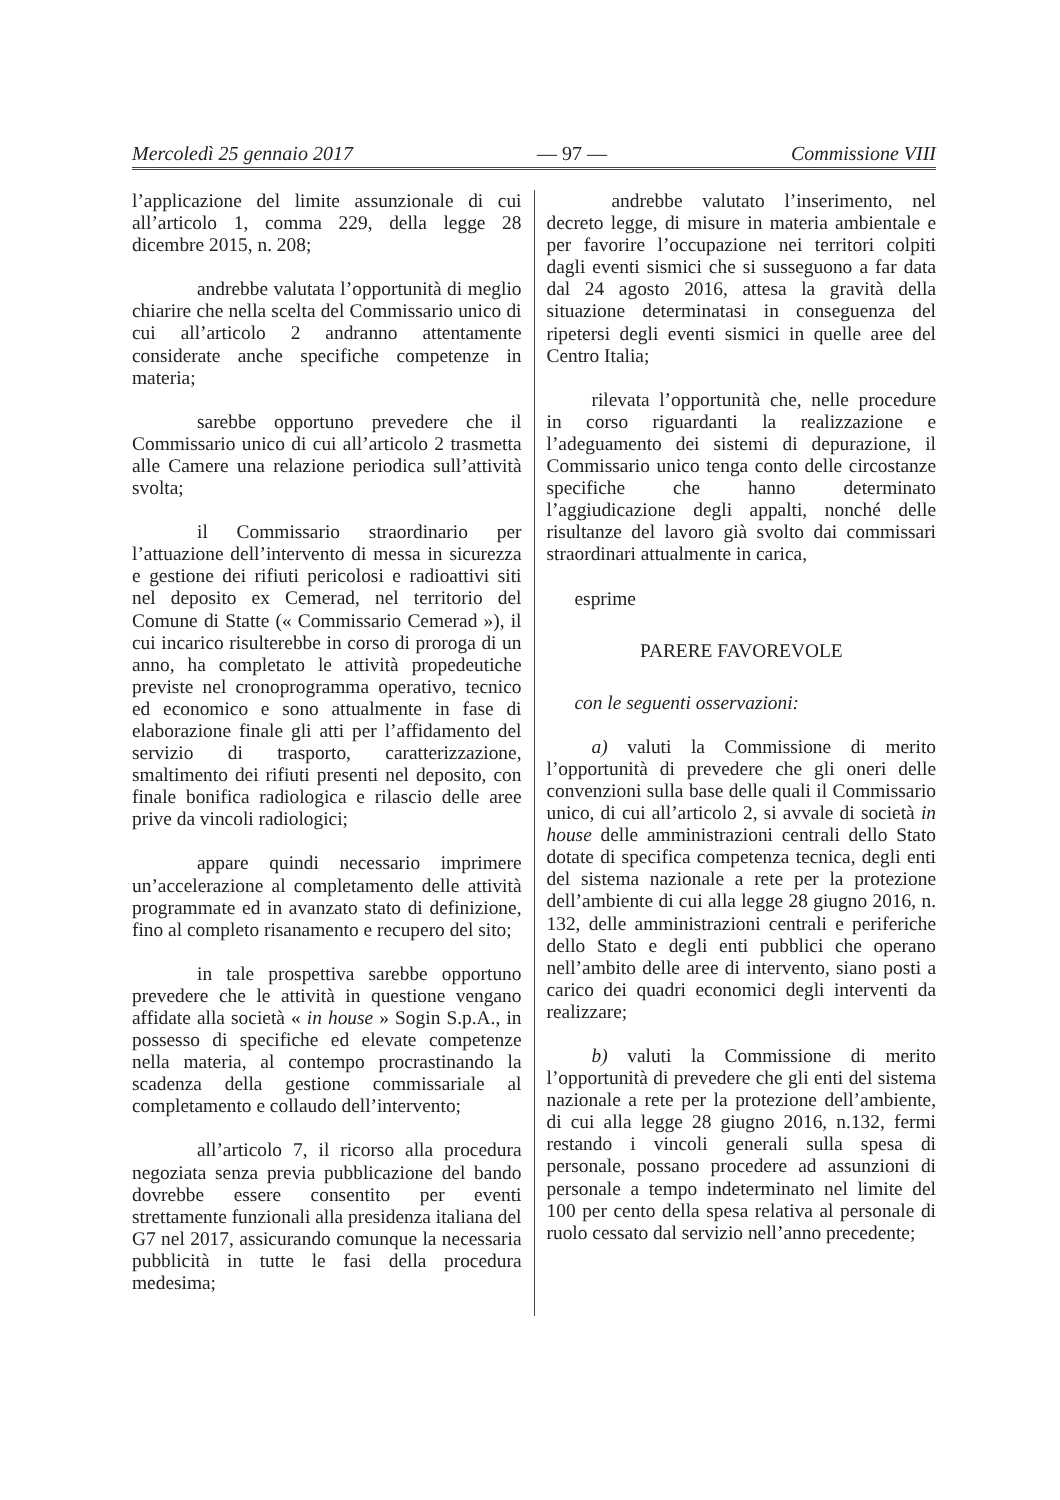Mercoledì 25 gennaio 2017 — 97 — Commissione VIII
l’applicazione del limite assunzionale di cui all’articolo 1, comma 229, della legge 28 dicembre 2015, n. 208;
andrebbe valutata l’opportunità di meglio chiarire che nella scelta del Commissario unico di cui all’articolo 2 andranno attentamente considerate anche specifiche competenze in materia;
sarebbe opportuno prevedere che il Commissario unico di cui all’articolo 2 trasmetta alle Camere una relazione periodica sull’attività svolta;
il Commissario straordinario per l’attuazione dell’intervento di messa in sicurezza e gestione dei rifiuti pericolosi e radioattivi siti nel deposito ex Cemerad, nel territorio del Comune di Statte (« Commissario Cemerad »), il cui incarico risulterebbe in corso di proroga di un anno, ha completato le attività propedeutiche previste nel cronoprogramma operativo, tecnico ed economico e sono attualmente in fase di elaborazione finale gli atti per l’affidamento del servizio di trasporto, caratterizzazione, smaltimento dei rifiuti presenti nel deposito, con finale bonifica radiologica e rilascio delle aree prive da vincoli radiologici;
appare quindi necessario imprimere un’accelerazione al completamento delle attività programmate ed in avanzato stato di definizione, fino al completo risanamento e recupero del sito;
in tale prospettiva sarebbe opportuno prevedere che le attività in questione vengano affidate alla società « in house » Sogin S.p.A., in possesso di specifiche ed elevate competenze nella materia, al contempo procrastinando la scadenza della gestione commissariale al completamento e collaudo dell’intervento;
all’articolo 7, il ricorso alla procedura negoziata senza previa pubblicazione del bando dovrebbe essere consentito per eventi strettamente funzionali alla presidenza italiana del G7 nel 2017, assicurando comunque la necessaria pubblicità in tutte le fasi della procedura medesima;
andrebbe valutato l’inserimento, nel decreto legge, di misure in materia ambientale e per favorire l’occupazione nei territori colpiti dagli eventi sismici che si susseguono a far data dal 24 agosto 2016, attesa la gravità della situazione determinatasi in conseguenza del ripetersi degli eventi sismici in quelle aree del Centro Italia;
rilevata l’opportunità che, nelle procedure in corso riguardanti la realizzazione e l’adeguamento dei sistemi di depurazione, il Commissario unico tenga conto delle circostanze specifiche che hanno determinato l’aggiudicazione degli appalti, nonché delle risultanze del lavoro già svolto dai commissari straordinari attualmente in carica,
esprime
PARERE FAVOREVOLE
con le seguenti osservazioni:
a) valuti la Commissione di merito l’opportunità di prevedere che gli oneri delle convenzioni sulla base delle quali il Commissario unico, di cui all’articolo 2, si avvale di società in house delle amministrazioni centrali dello Stato dotate di specifica competenza tecnica, degli enti del sistema nazionale a rete per la protezione dell’ambiente di cui alla legge 28 giugno 2016, n. 132, delle amministrazioni centrali e periferiche dello Stato e degli enti pubblici che operano nell’ambito delle aree di intervento, siano posti a carico dei quadri economici degli interventi da realizzare;
b) valuti la Commissione di merito l’opportunità di prevedere che gli enti del sistema nazionale a rete per la protezione dell’ambiente, di cui alla legge 28 giugno 2016, n.132, fermi restando i vincoli generali sulla spesa di personale, possano procedere ad assunzioni di personale a tempo indeterminato nel limite del 100 per cento della spesa relativa al personale di ruolo cessato dal servizio nell’anno precedente;